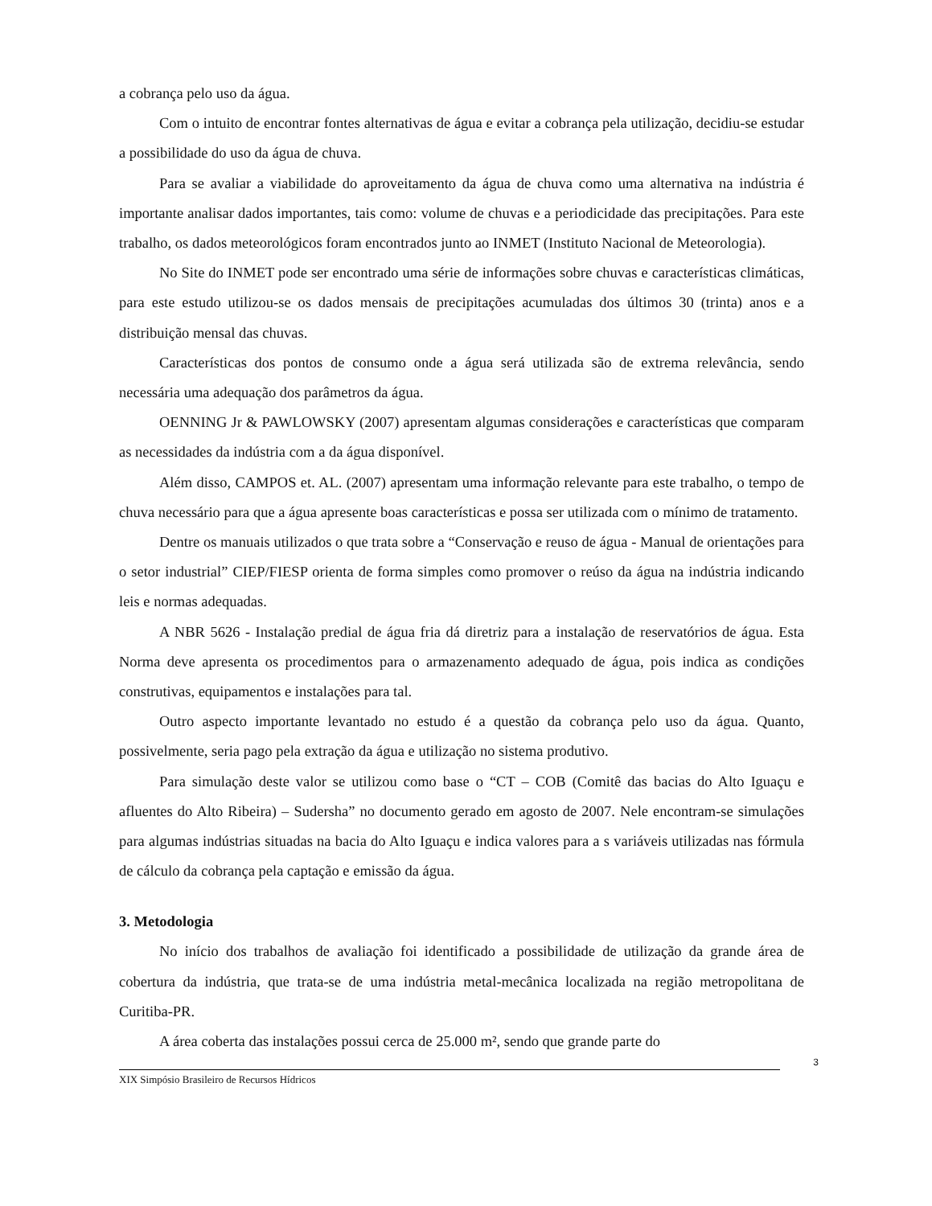a cobrança pelo uso da água.
Com o intuito de encontrar fontes alternativas de água e evitar a cobrança pela utilização, decidiu-se estudar a possibilidade do uso da água de chuva.
Para se avaliar a viabilidade do aproveitamento da água de chuva como uma alternativa na indústria é importante analisar dados importantes, tais como: volume de chuvas e a periodicidade das precipitações. Para este trabalho, os dados meteorológicos foram encontrados junto ao INMET (Instituto Nacional de Meteorologia).
No Site do INMET pode ser encontrado uma série de informações sobre chuvas e características climáticas, para este estudo utilizou-se os dados mensais de precipitações acumuladas dos últimos 30 (trinta) anos e a distribuição mensal das chuvas.
Características dos pontos de consumo onde a água será utilizada são de extrema relevância, sendo necessária uma adequação dos parâmetros da água.
OENNING Jr & PAWLOWSKY (2007) apresentam algumas considerações e características que comparam as necessidades da indústria com a da água disponível.
Além disso, CAMPOS et. AL. (2007) apresentam uma informação relevante para este trabalho, o tempo de chuva necessário para que a água apresente boas características e possa ser utilizada com o mínimo de tratamento.
Dentre os manuais utilizados o que trata sobre a “Conservação e reuso de água - Manual de orientações para o setor industrial” CIEP/FIESP orienta de forma simples como promover o reúso da água na indústria indicando leis e normas adequadas.
A NBR 5626 - Instalação predial de água fria dá diretriz para a instalação de reservatórios de água. Esta Norma deve apresenta os procedimentos para o armazenamento adequado de água, pois indica as condições construtivas, equipamentos e instalações para tal.
Outro aspecto importante levantado no estudo é a questão da cobrança pelo uso da água. Quanto, possivelmente, seria pago pela extração da água e utilização no sistema produtivo.
Para simulação deste valor se utilizou como base o “CT – COB (Comitê das bacias do Alto Iguaçu e afluentes do Alto Ribeira) – Sudersha” no documento gerado em agosto de 2007. Nele encontram-se simulações para algumas indústrias situadas na bacia do Alto Iguaçu e indica valores para a s variáveis utilizadas nas fórmula de cálculo da cobrança pela captação e emissão da água.
3. Metodologia
No início dos trabalhos de avaliação foi identificado a possibilidade de utilização da grande área de cobertura da indústria, que trata-se de uma indústria metal-mecânica localizada na região metropolitana de Curitiba-PR.
A área coberta das instalações possui cerca de 25.000 m², sendo que grande parte do
3
XIX Simpósio Brasileiro de Recursos Hídricos